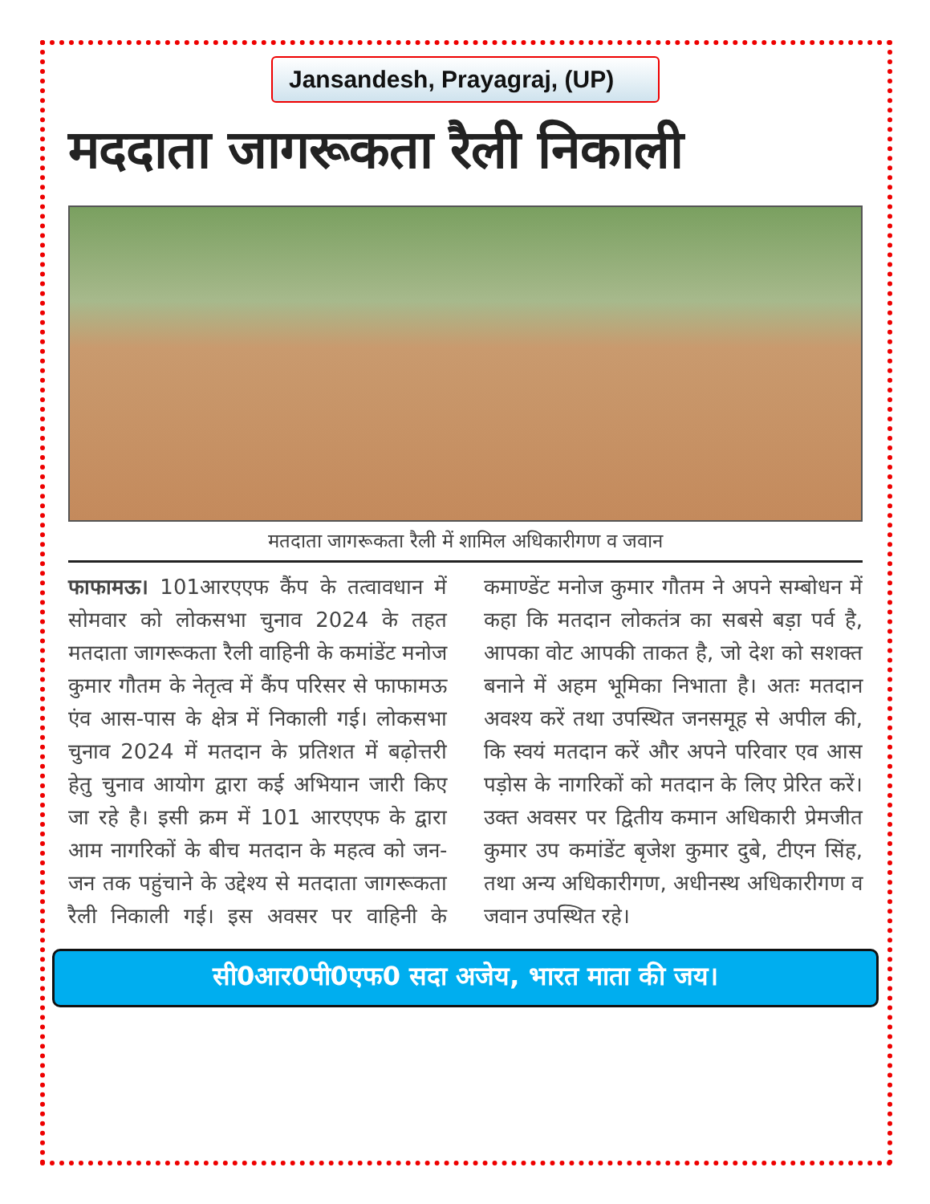Jansandesh, Prayagraj, (UP)
मददाता जागरूकता रैली निकाली
मतदाता जागरूकता रैली में शामिल अधिकारीगण व जवान
फाफामऊ। 101आरएएफ कैंप के तत्वावधान में सोमवार को लोकसभा चुनाव 2024 के तहत मतदाता जागरूकता रैली वाहिनी के कमांडेंट मनोज कुमार गौतम के नेतृत्व में कैंप परिसर से फाफामऊ एंव आस-पास के क्षेत्र में निकाली गई। लोकसभा चुनाव 2024 में मतदान के प्रतिशत में बढ़ोत्तरी हेतु चुनाव आयोग द्वारा कई अभियान जारी किए जा रहे है। इसी क्रम में 101 आरएएफ के द्वारा आम नागरिकों के बीच मतदान के महत्व को जन-जन तक पहुंचाने के उद्देश्य से मतदाता जागरूकता रैली निकाली गई। इस अवसर पर वाहिनी के कमाण्डेंट मनोज कुमार गौतम ने अपने सम्बोधन में कहा कि मतदान लोकतंत्र का सबसे बड़ा पर्व है, आपका वोट आपकी ताकत है, जो देश को सशक्त बनाने में अहम भूमिका निभाता है। अतः मतदान अवश्य करें तथा उपस्थित जनसमूह से अपील की, कि स्वयं मतदान करें और अपने परिवार एव आस पड़ोस के नागरिकों को मतदान के लिए प्रेरित करें। उक्त अवसर पर द्वितीय कमान अधिकारी प्रेमजीत कुमार उप कमांडेंट बृजेश कुमार दुबे, टीएन सिंह, तथा अन्य अधिकारीगण, अधीनस्थ अधिकारीगण व जवान उपस्थित रहे।
सी0आर0पी0एफ0 सदा अजेय, भारत माता की जय।